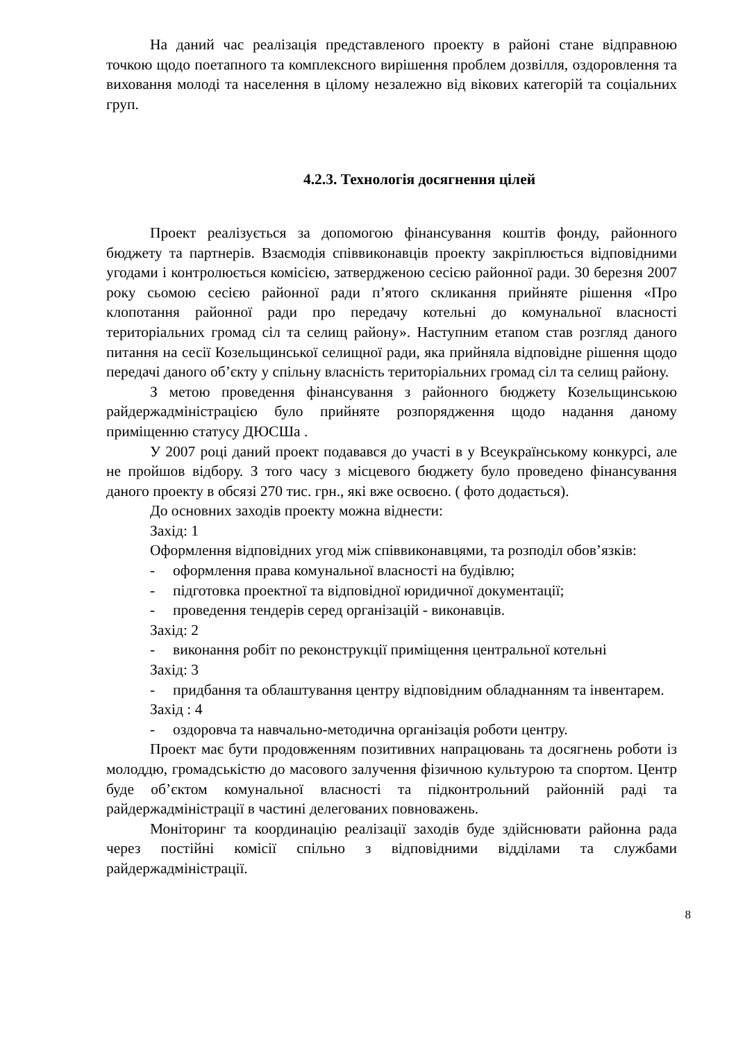На даний час реалізація представленого проекту в районі стане відправною точкою щодо поетапного та комплексного вирішення проблем дозвілля, оздоровлення та виховання молоді та населення в цілому незалежно від вікових категорій та соціальних груп.
4.2.3. Технологія досягнення цілей
Проект реалізується за допомогою фінансування коштів фонду, районного бюджету та партнерів. Взаємодія співвиконавців проекту закріплюється відповідними угодами і контролюється комісією, затвердженою сесією районної ради. 30 березня 2007 року сьомою сесією районної ради п’ятого скликання прийняте рішення «Про клопотання районної ради про передачу котельні до комунальної власності територіальних громад сіл та селищ району». Наступним етапом став розгляд даного питання на сесії Козельщинської селищної ради, яка прийняла відповідне рішення щодо передачі даного об’єкту у спільну власність територіальних громад сіл та селищ району.
З метою проведення фінансування з районного бюджету Козельщинською райдержадміністрацією було прийняте розпорядження щодо надання даному приміщенню статусу ДЮСШа .
У 2007 році даний проект подавався до участі в у Всеукраїнському конкурсі, але не пройшов відбору. З того часу з місцевого бюджету було проведено фінансування даного проекту в обсязі 270 тис. грн., які вже освоєно. ( фото додається).
До основних заходів проекту можна віднести:
Захід: 1
Оформлення відповідних угод між співвиконавцями, та розподіл обов’язків:
- оформлення права комунальної власності на будівлю;
- підготовка проектної та відповідної юридичної документації;
- проведення тендерів серед організацій - виконавців.
Захід: 2
- виконання робіт по реконструкції приміщення центральної котельні
Захід: 3
- придбання та облаштування центру відповідним обладнанням та інвентарем.
Захід : 4
- оздоровча та навчально-методична організація роботи центру.
Проект має бути продовженням позитивних напрацювань та досягнень роботи із молоддю, громадськістю до масового залучення фізичною культурою та спортом. Центр буде об’єктом комунальної власності та підконтрольний районній раді та райдержадміністрації в частині делегованих повноважень.
Моніторинг та координацію реалізації заходів буде здійснювати районна рада через постійні комісії спільно з відповідними відділами та службами райдержадміністрації.
8